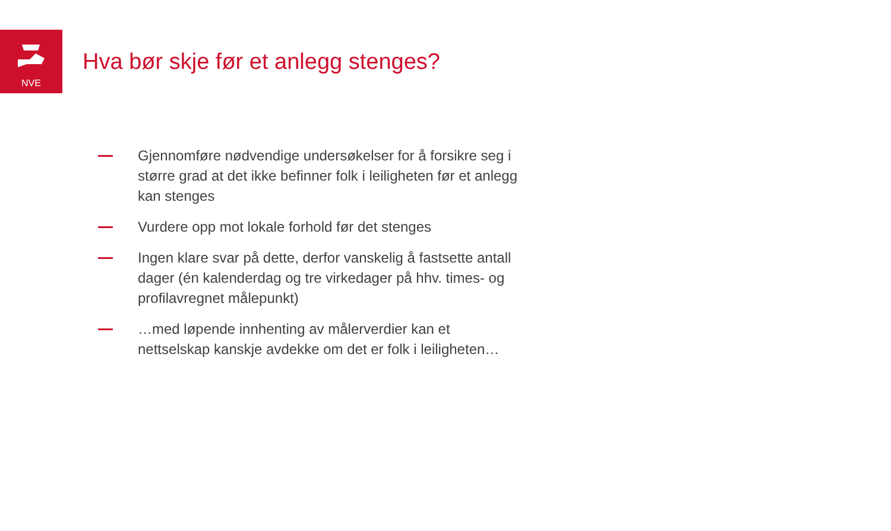NVE
Hva bør skje før et anlegg stenges?
Gjennomføre nødvendige undersøkelser for å forsikre seg i større grad at det ikke befinner folk i leiligheten før et anlegg kan stenges
Vurdere opp mot lokale forhold før det stenges
Ingen klare svar på dette, derfor vanskelig å fastsette antall dager (én kalenderdag og tre virkedager på hhv. times- og profilavregnet målepunkt)
…med løpende innhenting av målerverdier kan et nettselskap kanskje avdekke om det er folk i leiligheten…